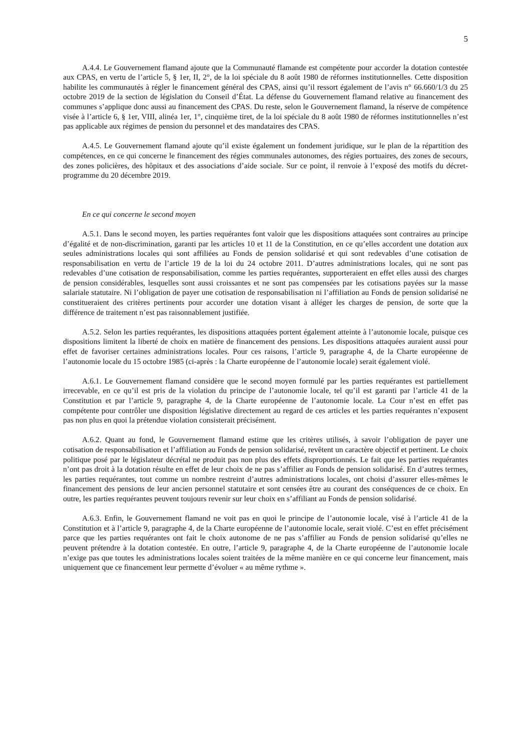5
A.4.4. Le Gouvernement flamand ajoute que la Communauté flamande est compétente pour accorder la dotation contestée aux CPAS, en vertu de l’article 5, § 1er, II, 2°, de la loi spéciale du 8 août 1980 de réformes institutionnelles. Cette disposition habilite les communautés à régler le financement général des CPAS, ainsi qu’il ressort également de l’avis n° 66.660/1/3 du 25 octobre 2019 de la section de législation du Conseil d’État. La défense du Gouvernement flamand relative au financement des communes s’applique donc aussi au financement des CPAS. Du reste, selon le Gouvernement flamand, la réserve de compétence visée à l’article 6, § 1er, VIII, alinéa 1er, 1°, cinquième tiret, de la loi spéciale du 8 août 1980 de réformes institutionnelles n’est pas applicable aux régimes de pension du personnel et des mandataires des CPAS.
A.4.5. Le Gouvernement flamand ajoute qu’il existe également un fondement juridique, sur le plan de la répartition des compétences, en ce qui concerne le financement des régies communales autonomes, des régies portuaires, des zones de secours, des zones policières, des hôpitaux et des associations d’aide sociale. Sur ce point, il renvoie à l’exposé des motifs du décret-programme du 20 décembre 2019.
En ce qui concerne le second moyen
A.5.1. Dans le second moyen, les parties requérantes font valoir que les dispositions attaquées sont contraires au principe d’égalité et de non-discrimination, garanti par les articles 10 et 11 de la Constitution, en ce qu’elles accordent une dotation aux seules administrations locales qui sont affiliées au Fonds de pension solidarisé et qui sont redevables d’une cotisation de responsabilisation en vertu de l’article 19 de la loi du 24 octobre 2011. D’autres administrations locales, qui ne sont pas redevables d’une cotisation de responsabilisation, comme les parties requérantes, supporteraient en effet elles aussi des charges de pension considérables, lesquelles sont aussi croissantes et ne sont pas compensées par les cotisations payées sur la masse salariale statutaire. Ni l’obligation de payer une cotisation de responsabilisation ni l’affiliation au Fonds de pension solidarisé ne constitueraient des critères pertinents pour accorder une dotation visant à alléger les charges de pension, de sorte que la différence de traitement n’est pas raisonnablement justifiée.
A.5.2. Selon les parties requérantes, les dispositions attaquées portent également atteinte à l’autonomie locale, puisque ces dispositions limitent la liberté de choix en matière de financement des pensions. Les dispositions attaquées auraient aussi pour effet de favoriser certaines administrations locales. Pour ces raisons, l’article 9, paragraphe 4, de la Charte européenne de l’autonomie locale du 15 octobre 1985 (ci-après : la Charte européenne de l’autonomie locale) serait également violé.
A.6.1. Le Gouvernement flamand considère que le second moyen formulé par les parties requérantes est partiellement irrecevable, en ce qu’il est pris de la violation du principe de l’autonomie locale, tel qu’il est garanti par l’article 41 de la Constitution et par l’article 9, paragraphe 4, de la Charte européenne de l’autonomie locale. La Cour n’est en effet pas compétente pour contrôler une disposition législative directement au regard de ces articles et les parties requérantes n’exposent pas non plus en quoi la prétendue violation consisterait précisément.
A.6.2. Quant au fond, le Gouvernement flamand estime que les critères utilisés, à savoir l’obligation de payer une cotisation de responsabilisation et l’affiliation au Fonds de pension solidarisé, revêtent un caractère objectif et pertinent. Le choix politique posé par le législateur décrétal ne produit pas non plus des effets disproportionnés. Le fait que les parties requérantes n’ont pas droit à la dotation résulte en effet de leur choix de ne pas s’affilier au Fonds de pension solidarisé. En d’autres termes, les parties requérantes, tout comme un nombre restreint d’autres administrations locales, ont choisi d’assurer elles-mêmes le financement des pensions de leur ancien personnel statutaire et sont censées être au courant des conséquences de ce choix. En outre, les parties requérantes peuvent toujours revenir sur leur choix en s’affiliant au Fonds de pension solidarisé.
A.6.3. Enfin, le Gouvernement flamand ne voit pas en quoi le principe de l’autonomie locale, visé à l’article 41 de la Constitution et à l’article 9, paragraphe 4, de la Charte européenne de l’autonomie locale, serait violé. C’est en effet précisément parce que les parties requérantes ont fait le choix autonome de ne pas s’affilier au Fonds de pension solidarisé qu’elles ne peuvent prétendre à la dotation contestée. En outre, l’article 9, paragraphe 4, de la Charte européenne de l’autonomie locale n’exige pas que toutes les administrations locales soient traitées de la même manière en ce qui concerne leur financement, mais uniquement que ce financement leur permette d’évoluer « au même rythme ».